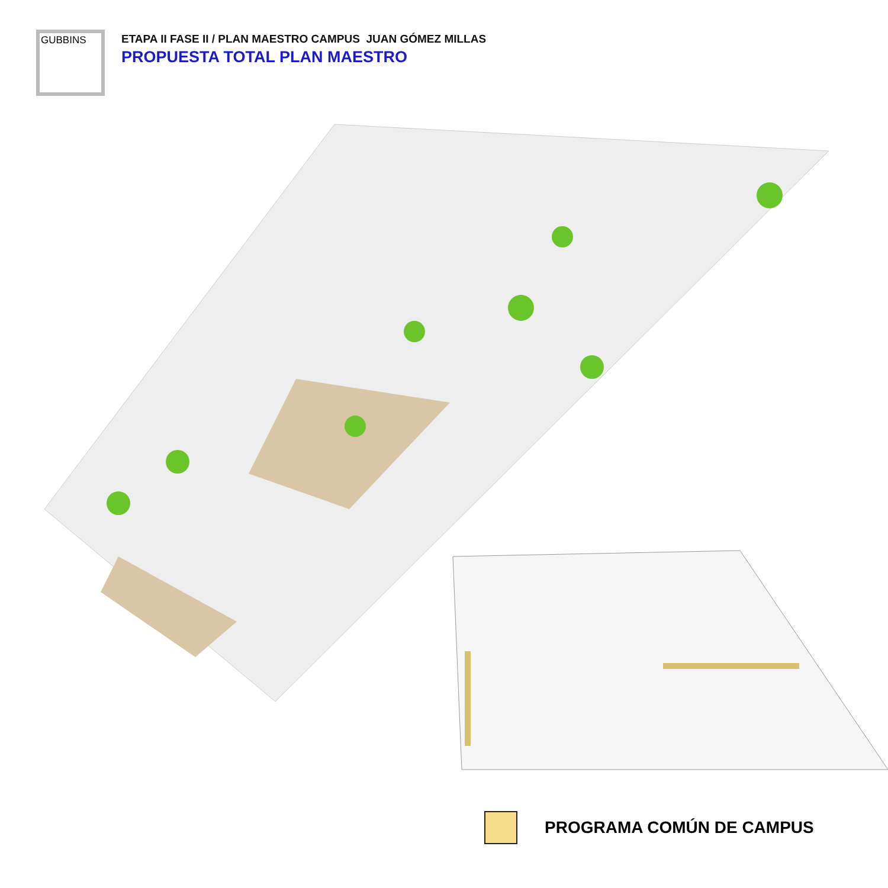GUBBINS
ETAPA II FASE II / PLAN MAESTRO CAMPUS JUAN GÓMEZ MILLAS
PROPUESTA TOTAL PLAN MAESTRO
PROGRAMA COMÚN DE CAMPUS